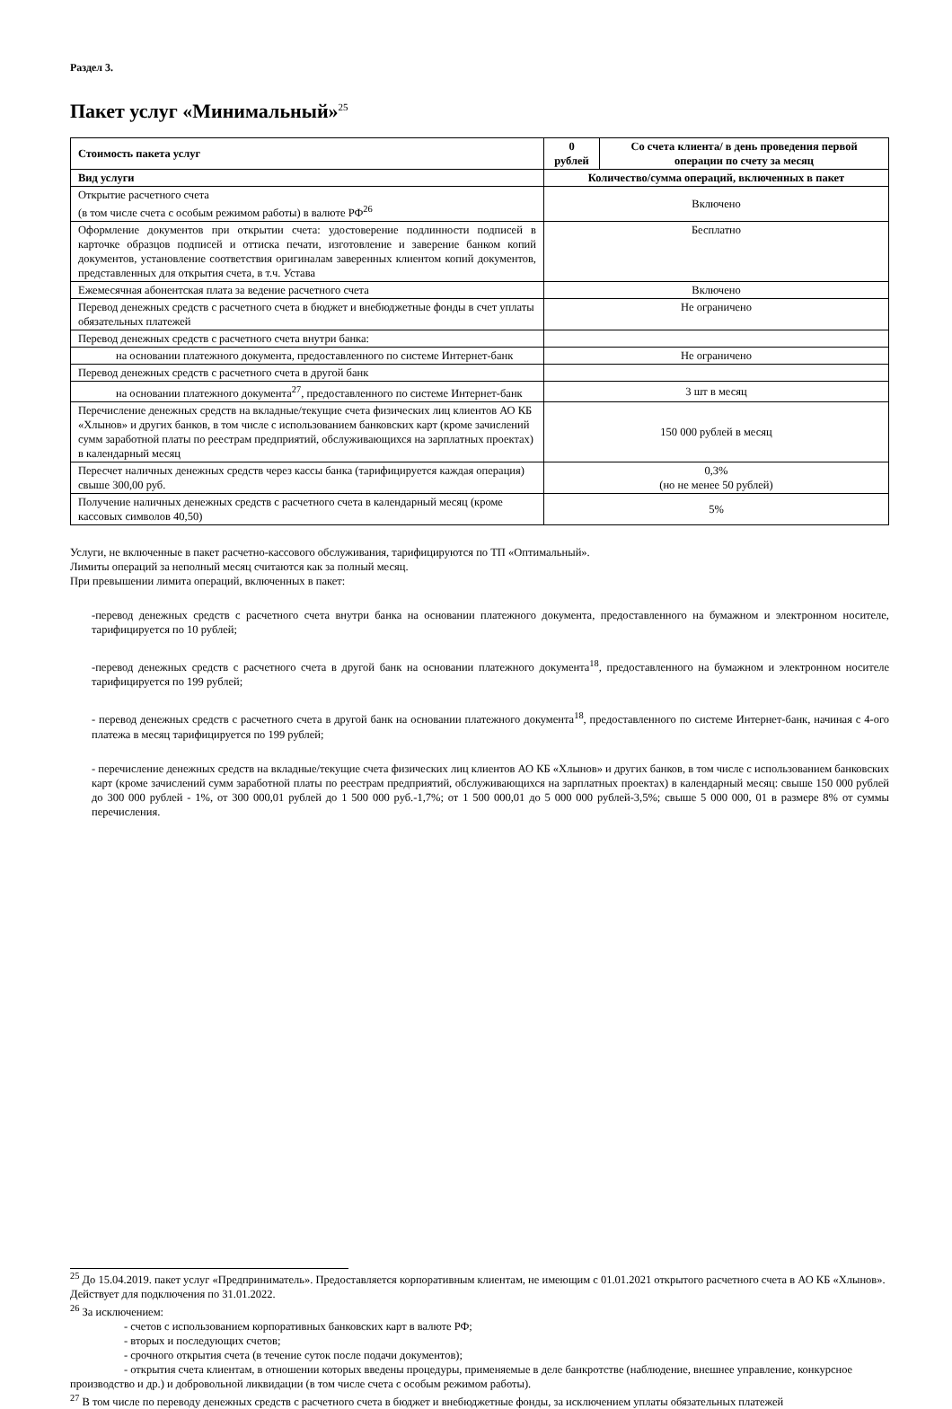Раздел 3.
Пакет услуг «Минимальный»<sup>25</sup>
| Стоимость пакета услуг | 0 рублей | Со счета клиента/ в день проведения первой операции по счету за месяц |
| --- | --- | --- |
| Вид услуги | Количество/сумма операций, включенных в пакет | |
| Открытие расчетного счета (в том числе счета с особым режимом работы) в валюте РФ<sup>26</sup> | Включено | |
| Оформление документов при открытии счета: удостоверение подлинности подписей в карточке образцов подписей и оттиска печати, изготовление и заверение банком копий документов, установление соответствия оригиналам заверенных клиентом копий документов, представленных для открытия счета, в т.ч. Устава | Бесплатно | |
| Ежемесячная абонентская плата за ведение расчетного счета | Включено | |
| Перевод денежных средств с расчетного счета в бюджет и внебюджетные фонды в счет уплаты обязательных платежей | Не ограничено | |
| Перевод денежных средств с расчетного счета внутри банка: | | |
| на основании платежного документа, предоставленного по системе Интернет-банк | Не ограничено | |
| Перевод денежных средств с расчетного счета в другой банк | | |
| на основании платежного документа<sup>27</sup>, предоставленного по системе Интернет-банк | 3 шт в месяц | |
| Перечисление денежных средств на вкладные/текущие счета физических лиц клиентов АО КБ «Хлынов» и других банков, в том числе с использованием банковских карт (кроме зачислений сумм заработной платы по реестрам предприятий, обслуживающихся на зарплатных проектах) в календарный месяц | 150 000 рублей в месяц | |
| Пересчет наличных денежных средств через кассы банка (тарифицируется каждая операция) свыше 300,00 руб. | 0,3% (но не менее 50 рублей) | |
| Получение наличных денежных средств с расчетного счета в календарный месяц (кроме кассовых символов 40,50) | 5% | |
Услуги, не включенные в пакет расчетно-кассового обслуживания, тарифицируются по ТП «Оптимальный».
Лимиты операций за неполный месяц считаются как за полный месяц.
При превышении лимита операций, включенных в пакет:
-перевод денежных средств с расчетного счета внутри банка на основании платежного документа, предоставленного на бумажном и электронном носителе, тарифицируется по 10 рублей;
-перевод денежных средств с расчетного счета в другой банк на основании платежного документа<sup>18</sup>, предоставленного на бумажном и электронном носителе тарифицируется по 199 рублей;
- перевод денежных средств с расчетного счета в другой банк на основании платежного документа<sup>18</sup>, предоставленного по системе Интернет-банк, начиная с 4-ого платежа в месяц тарифицируется по 199 рублей;
- перечисление денежных средств на вкладные/текущие счета физических лиц клиентов АО КБ «Хлынов» и других банков, в том числе с использованием банковских карт (кроме зачислений сумм заработной платы по реестрам предприятий, обслуживающихся на зарплатных проектах) в календарный месяц: свыше 150 000 рублей до 300 000 рублей - 1%, от 300 000,01 рублей до 1 500 000 руб.-1,7%; от 1 500 000,01 до 5 000 000 рублей-3,5%; свыше 5 000 000, 01 в размере 8% от суммы перечисления.
<sup>25</sup> До 15.04.2019. пакет услуг «Предприниматель». Предоставляется корпоративным клиентам, не имеющим с 01.01.2021 открытого расчетного счета в АО КБ «Хлынов». Действует для подключения по 31.01.2022.
<sup>26</sup> За исключением:
- счетов с использованием корпоративных банковских карт в валюте РФ;
- вторых и последующих счетов;
- срочного открытия счета (в течение суток после подачи документов);
- открытия счета клиентам, в отношении которых введены процедуры, применяемые в деле банкротстве (наблюдение, внешнее управление, конкурсное производство и др.) и добровольной ликвидации (в том числе счета с особым режимом работы).
<sup>27</sup> В том числе по переводу денежных средств с расчетного счета в бюджет и внебюджетные фонды, за исключением уплаты обязательных платежей